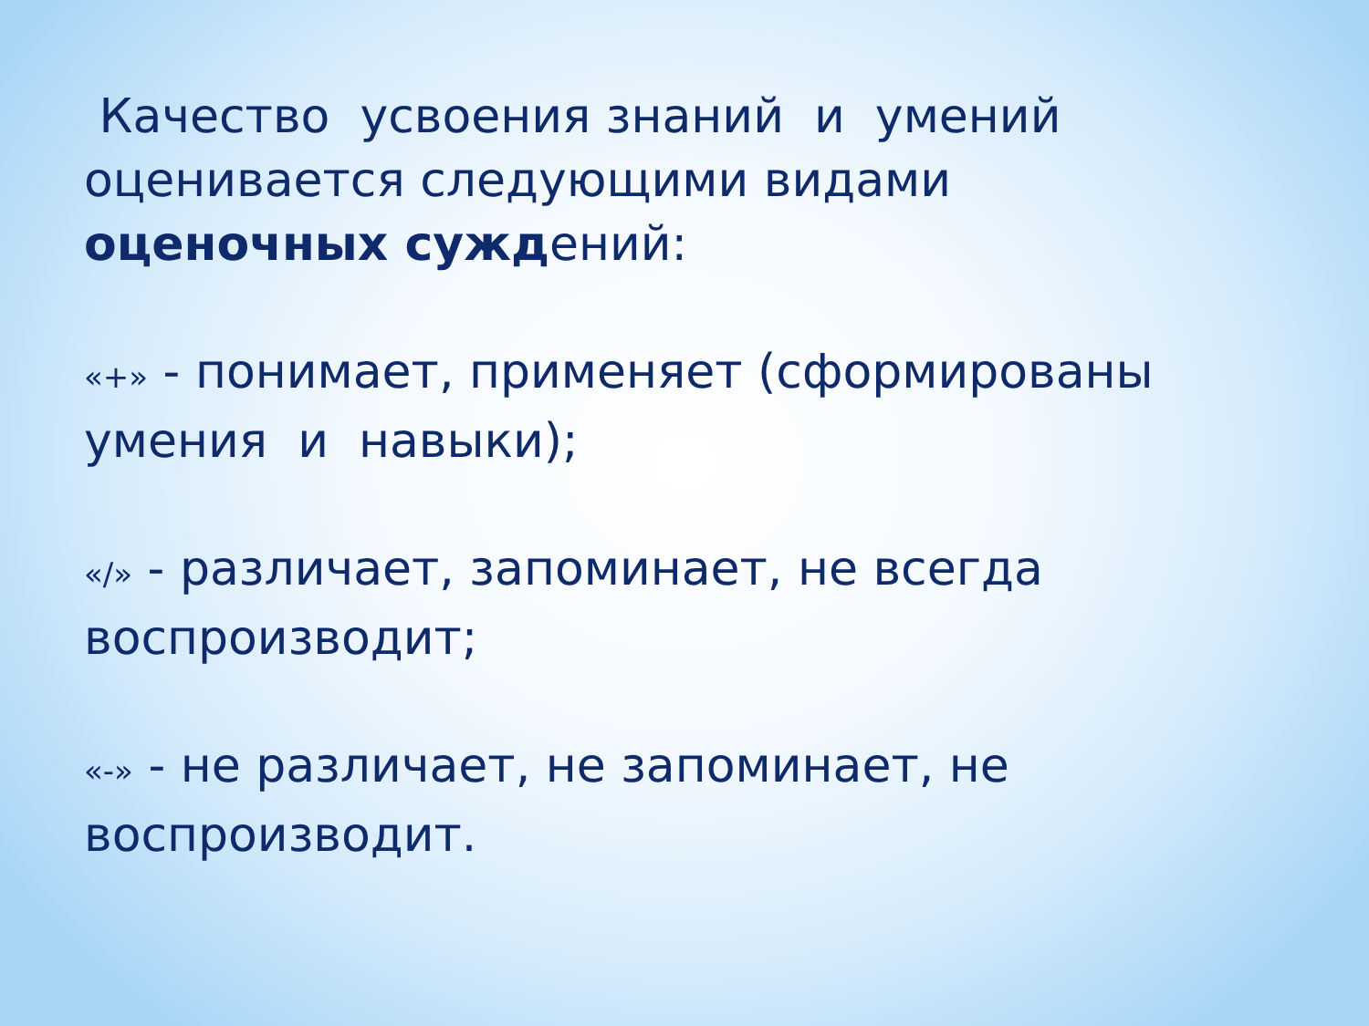Качество усвоения знаний и умений оценивается следующими видами оценочных суждений:
«+» - понимает, применяет (сформированы умения и навыки);
«/» - различает, запоминает, не всегда воспроизводит;
«-» - не различает, не запоминает, не воспроизводит.